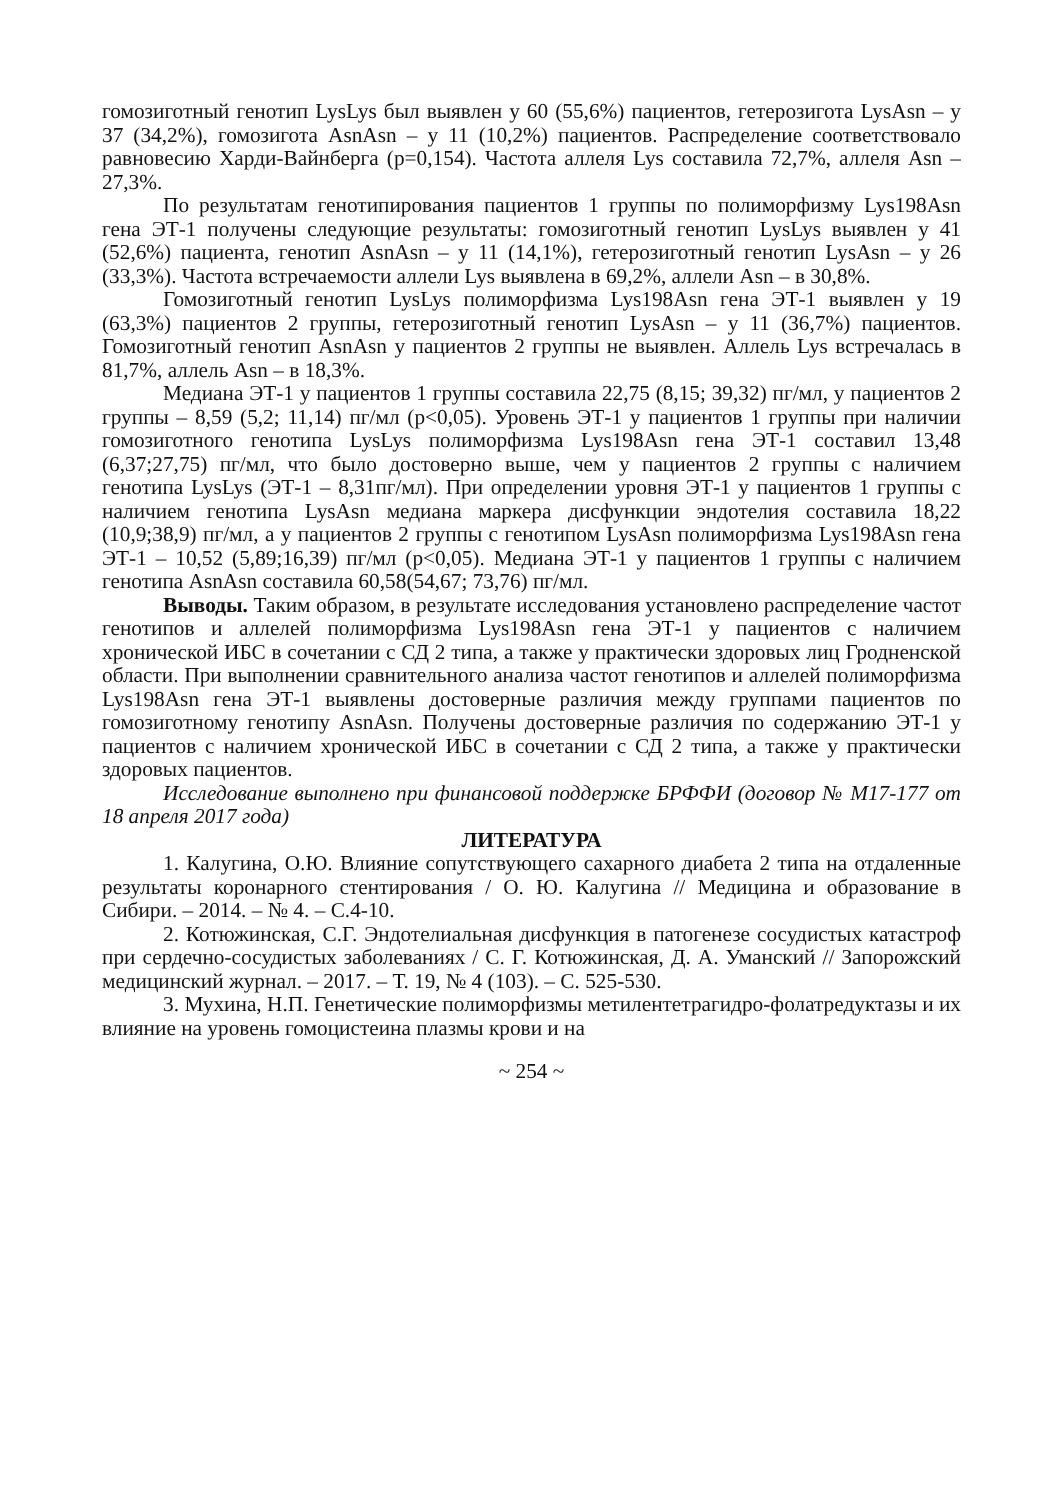гомозиготный генотип LysLys был выявлен у 60 (55,6%) пациентов, гетерозигота LysAsn – у 37 (34,2%), гомозигота AsnAsn – у 11 (10,2%) пациентов. Распределение соответствовало равновесию Харди-Вайнберга (p=0,154). Частота аллеля Lys составила 72,7%, аллеля Asn – 27,3%.
По результатам генотипирования пациентов 1 группы по полиморфизму Lys198Asn гена ЭТ-1 получены следующие результаты: гомозиготный генотип LysLys выявлен у 41 (52,6%) пациента, генотип AsnAsn – у 11 (14,1%), гетерозиготный генотип LysAsn – у 26 (33,3%). Частота встречаемости аллели Lys выявлена в 69,2%, аллели Asn – в 30,8%.
Гомозиготный генотип LysLys полиморфизма Lys198Asn гена ЭТ-1 выявлен у 19 (63,3%) пациентов 2 группы, гетерозиготный генотип LysAsn – у 11 (36,7%) пациентов. Гомозиготный генотип AsnAsn у пациентов 2 группы не выявлен. Аллель Lys встречалась в 81,7%, аллель Asn – в 18,3%.
Медиана ЭТ-1 у пациентов 1 группы составила 22,75 (8,15; 39,32) пг/мл, у пациентов 2 группы – 8,59 (5,2; 11,14) пг/мл (p<0,05). Уровень ЭТ-1 у пациентов 1 группы при наличии гомозиготного генотипа LysLys полиморфизма Lys198Asn гена ЭТ-1 составил 13,48 (6,37;27,75) пг/мл, что было достоверно выше, чем у пациентов 2 группы с наличием генотипа LysLys (ЭТ-1 – 8,31пг/мл). При определении уровня ЭТ-1 у пациентов 1 группы с наличием генотипа LysAsn медиана маркера дисфункции эндотелия составила 18,22 (10,9;38,9) пг/мл, а у пациентов 2 группы с генотипом LysAsn полиморфизма Lys198Asn гена ЭТ-1 – 10,52 (5,89;16,39) пг/мл (p<0,05). Медиана ЭТ-1 у пациентов 1 группы с наличием генотипа AsnAsn составила 60,58(54,67; 73,76) пг/мл.
Выводы. Таким образом, в результате исследования установлено распределение частот генотипов и аллелей полиморфизма Lys198Asn гена ЭТ-1 у пациентов с наличием хронической ИБС в сочетании с СД 2 типа, а также у практически здоровых лиц Гродненской области. При выполнении сравнительного анализа частот генотипов и аллелей полиморфизма Lys198Asn гена ЭТ-1 выявлены достоверные различия между группами пациентов по гомозиготному генотипу AsnAsn. Получены достоверные различия по содержанию ЭТ-1 у пациентов с наличием хронической ИБС в сочетании с СД 2 типа, а также у практически здоровых пациентов.
Исследование выполнено при финансовой поддержке БРФФИ (договор № М17-177 от 18 апреля 2017 года)
ЛИТЕРАТУРА
1. Калугина, О.Ю. Влияние сопутствующего сахарного диабета 2 типа на отдаленные результаты коронарного стентирования / О. Ю. Калугина // Медицина и образование в Сибири. – 2014. – № 4. – С.4-10.
2. Котюжинская, С.Г. Эндотелиальная дисфункция в патогенезе сосудистых катастроф при сердечно-сосудистых заболеваниях / С. Г. Котюжинская, Д. А. Уманский // Запорожский медицинский журнал. – 2017. – Т. 19, № 4 (103). – С. 525-530.
3. Мухина, Н.П. Генетические полиморфизмы метилентетрагидро-фолатредуктазы и их влияние на уровень гомоцистеина плазмы крови и на
~ 254 ~